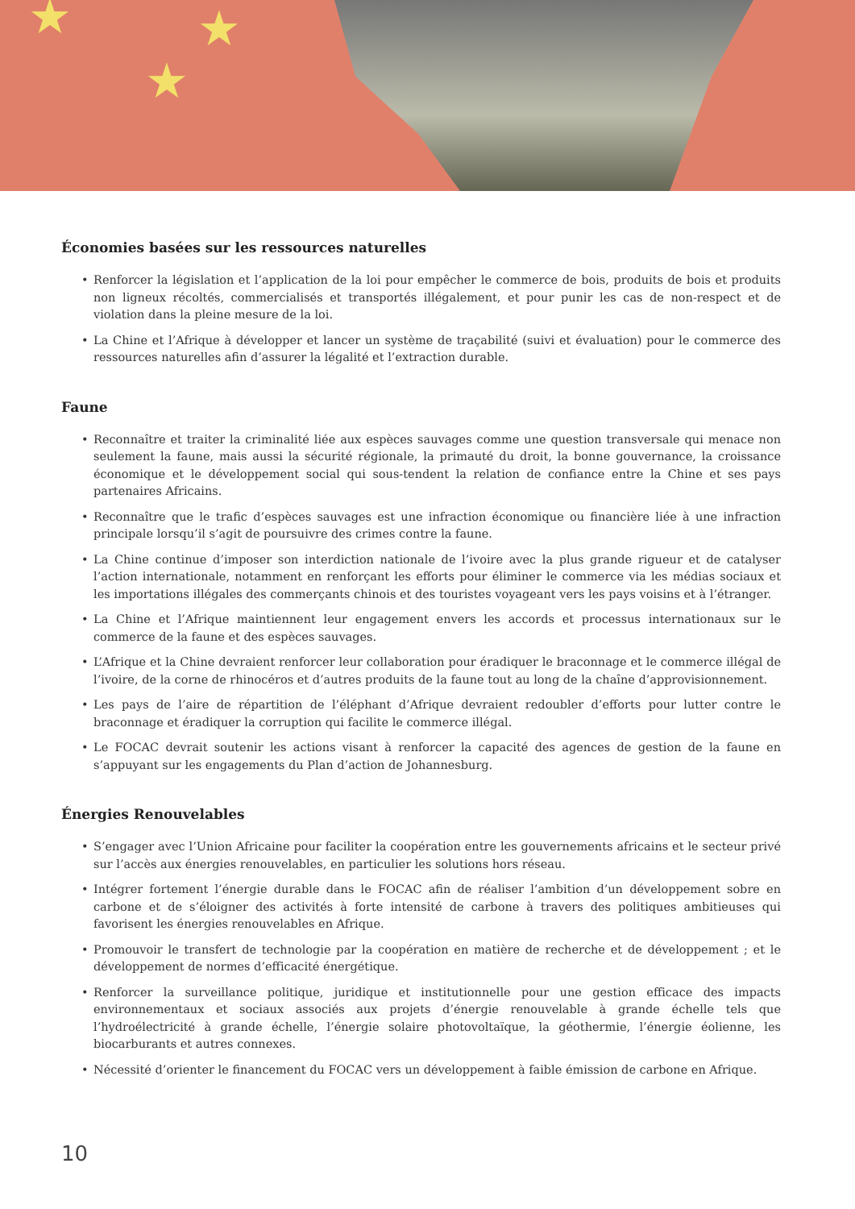★
★
★
Économies basées sur les ressources naturelles
• Renforcer la législation et l’application de la loi pour empêcher le commerce de bois, produits de bois et produits non ligneux récoltés, commercialisés et transportés illégalement, et pour punir les cas de non-respect et de violation dans la pleine mesure de la loi.
• La Chine et l’Afrique à développer et lancer un système de traçabilité (suivi et évaluation) pour le commerce des ressources naturelles afin d’assurer la légalité et l’extraction durable.
Faune
• Reconnaître et traiter la criminalité liée aux espèces sauvages comme une question transversale qui menace non seulement la faune, mais aussi la sécurité régionale, la primauté du droit, la bonne gouvernance, la croissance économique et le développement social qui sous-tendent la relation de confiance entre la Chine et ses pays partenaires Africains.
• Reconnaître que le trafic d’espèces sauvages est une infraction économique ou financière liée à une infraction principale lorsqu’il s’agit de poursuivre des crimes contre la faune.
• La Chine continue d’imposer son interdiction nationale de l’ivoire avec la plus grande rigueur et de catalyser l’action internationale, notamment en renforçant les efforts pour éliminer le commerce via les médias sociaux et les importations illégales des commerçants chinois et des touristes voyageant vers les pays voisins et à l’étranger.
• La Chine et l’Afrique maintiennent leur engagement envers les accords et processus internationaux sur le commerce de la faune et des espèces sauvages.
• L’Afrique et la Chine devraient renforcer leur collaboration pour éradiquer le braconnage et le commerce illégal de l’ivoire, de la corne de rhinocéros et d’autres produits de la faune tout au long de la chaîne d’approvisionnement.
• Les pays de l’aire de répartition de l’éléphant d’Afrique devraient redoubler d’efforts pour lutter contre le braconnage et éradiquer la corruption qui facilite le commerce illégal.
• Le FOCAC devrait soutenir les actions visant à renforcer la capacité des agences de gestion de la faune en s’appuyant sur les engagements du Plan d’action de Johannesburg.
Énergies Renouvelables
• S’engager avec l’Union Africaine pour faciliter la coopération entre les gouvernements africains et le secteur privé sur l’accès aux énergies renouvelables, en particulier les solutions hors réseau.
• Intégrer fortement l’énergie durable dans le FOCAC afin de réaliser l’ambition d’un développement sobre en carbone et de s’éloigner des activités à forte intensité de carbone à travers des politiques ambitieuses qui favorisent les énergies renouvelables en Afrique.
• Promouvoir le transfert de technologie par la coopération en matière de recherche et de développement ; et le développement de normes d’efficacité énergétique.
• Renforcer la surveillance politique, juridique et institutionnelle pour une gestion efficace des impacts environnementaux et sociaux associés aux projets d’énergie renouvelable à grande échelle tels que l’hydroélectricité à grande échelle, l’énergie solaire photovoltaïque, la géothermie, l’énergie éolienne, les biocarburants et autres connexes.
• Nécessité d’orienter le financement du FOCAC vers un développement à faible émission de carbone en Afrique.
10